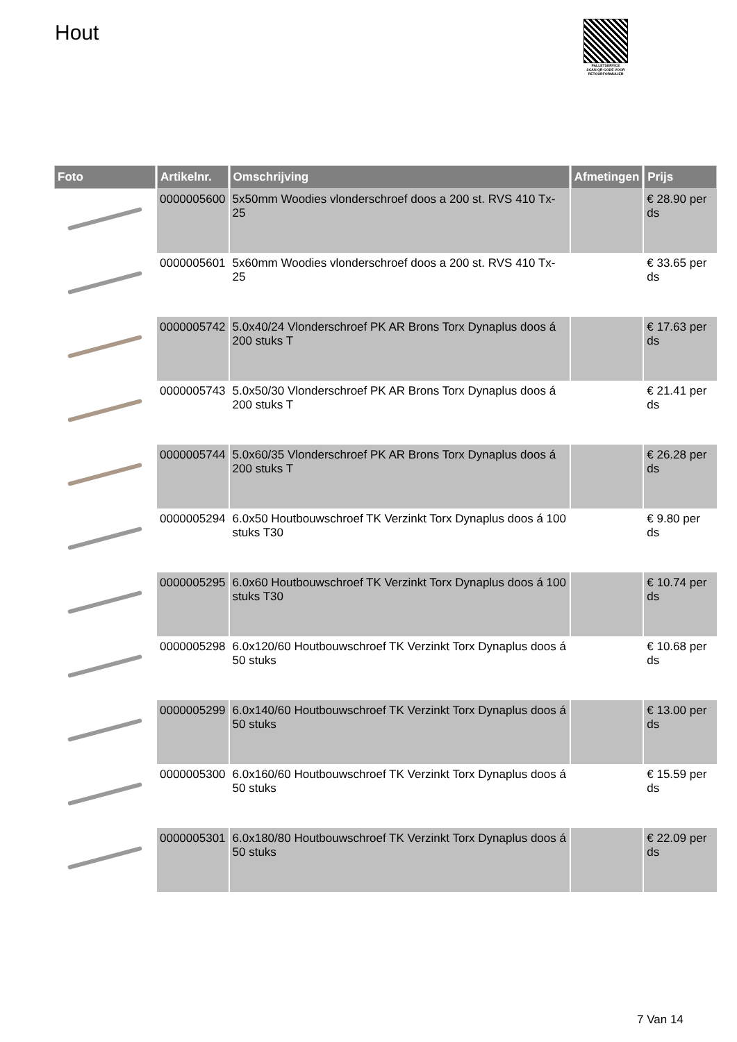Hout
PALLETSERVICE
SCAN QR-CODE VOOR RETOURFORMULIER
| Foto | Artikelnr. | Omschrijving | Afmetingen | Prijs |
| --- | --- | --- | --- | --- |
| | 0000005600 | 5x50mm Woodies vlonderschroef doos a 200 st. RVS 410 Tx-25 | | € 28.90 per ds |
| | 0000005601 | 5x60mm Woodies vlonderschroef doos a 200 st. RVS 410 Tx-25 | | € 33.65 per ds |
| | 0000005742 | 5.0x40/24 Vlonderschroef PK AR Brons Torx Dynaplus doos á 200 stuks T | | € 17.63 per ds |
| | 0000005743 | 5.0x50/30 Vlonderschroef PK AR Brons Torx Dynaplus doos á 200 stuks T | | € 21.41 per ds |
| | 0000005744 | 5.0x60/35 Vlonderschroef PK AR Brons Torx Dynaplus doos á 200 stuks T | | € 26.28 per ds |
| | 0000005294 | 6.0x50 Houtbouwschroef TK Verzinkt Torx Dynaplus doos á 100 stuks T30 | | € 9.80 per ds |
| | 0000005295 | 6.0x60 Houtbouwschroef TK Verzinkt Torx Dynaplus doos á 100 stuks T30 | | € 10.74 per ds |
| | 0000005298 | 6.0x120/60 Houtbouwschroef TK Verzinkt Torx Dynaplus doos á 50 stuks | | € 10.68 per ds |
| | 0000005299 | 6.0x140/60 Houtbouwschroef TK Verzinkt Torx Dynaplus doos á 50 stuks | | € 13.00 per ds |
| | 0000005300 | 6.0x160/60 Houtbouwschroef TK Verzinkt Torx Dynaplus doos á 50 stuks | | € 15.59 per ds |
| | 0000005301 | 6.0x180/80 Houtbouwschroef TK Verzinkt Torx Dynaplus doos á 50 stuks | | € 22.09 per ds |
7 Van 14